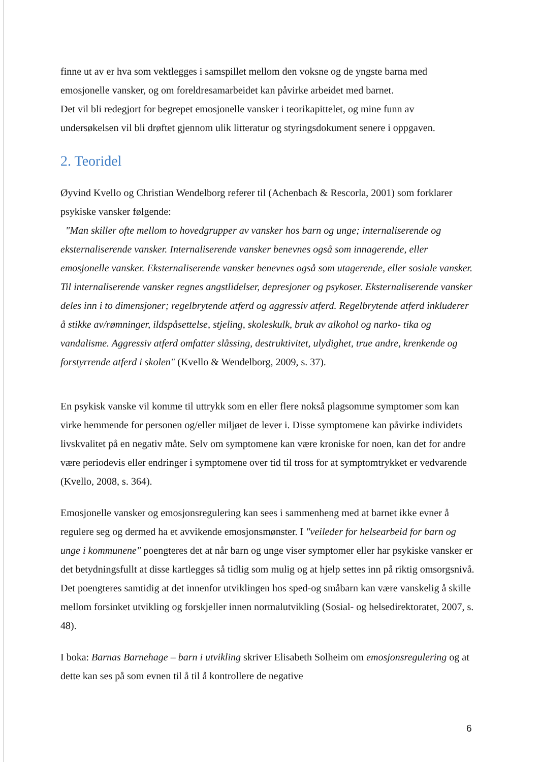finne ut av er hva som vektlegges i samspillet mellom den voksne og de yngste barna med emosjonelle vansker, og om foreldresamarbeidet kan påvirke arbeidet med barnet.
Det vil bli redegjort for begrepet emosjonelle vansker i teorikapittelet, og mine funn av undersøkelsen vil bli drøftet gjennom ulik litteratur og styringsdokument senere i oppgaven.
2. Teoridel
Øyvind Kvello og Christian Wendelborg referer til (Achenbach & Rescorla, 2001) som forklarer psykiske vansker følgende:
"Man skiller ofte mellom to hovedgrupper av vansker hos barn og unge; internaliserende og eksternaliserende vansker. Internaliserende vansker benevnes også som innagerende, eller emosjonelle vansker. Eksternaliserende vansker benevnes også som utagerende, eller sosiale vansker. Til internaliserende vansker regnes angstlidelser, depresjoner og psykoser. Eksternaliserende vansker deles inn i to dimensjoner; regelbrytende atferd og aggressiv atferd. Regelbrytende atferd inkluderer å stikke av/rømninger, ildspåsettelse, stjeling, skoleskulk, bruk av alkohol og narko- tika og vandalisme. Aggressiv atferd omfatter slåssing, destruktivitet, ulydighet, true andre, krenkende og forstyrrende atferd i skolen" (Kvello & Wendelborg, 2009, s. 37).
En psykisk vanske vil komme til uttrykk som en eller flere nokså plagsomme symptomer som kan virke hemmende for personen og/eller miljøet de lever i. Disse symptomene kan påvirke individets livskvalitet på en negativ måte. Selv om symptomene kan være kroniske for noen, kan det for andre være periodevis eller endringer i symptomene over tid til tross for at symptomtrykket er vedvarende (Kvello, 2008, s. 364).
Emosjonelle vansker og emosjonsregulering kan sees i sammenheng med at barnet ikke evner å regulere seg og dermed ha et avvikende emosjonsmønster. I "veileder for helsearbeid for barn og unge i kommunene" poengteres det at når barn og unge viser symptomer eller har psykiske vansker er det betydningsfullt at disse kartlegges så tidlig som mulig og at hjelp settes inn på riktig omsorgsnivå. Det poengteres samtidig at det innenfor utviklingen hos sped-og småbarn kan være vanskelig å skille mellom forsinket utvikling og forskjeller innen normalutvikling (Sosial- og helsedirektoratet, 2007, s. 48).
I boka: Barnas Barnehage – barn i utvikling skriver Elisabeth Solheim om emosjonsregulering og at dette kan ses på som evnen til å til å kontrollere de negative
6